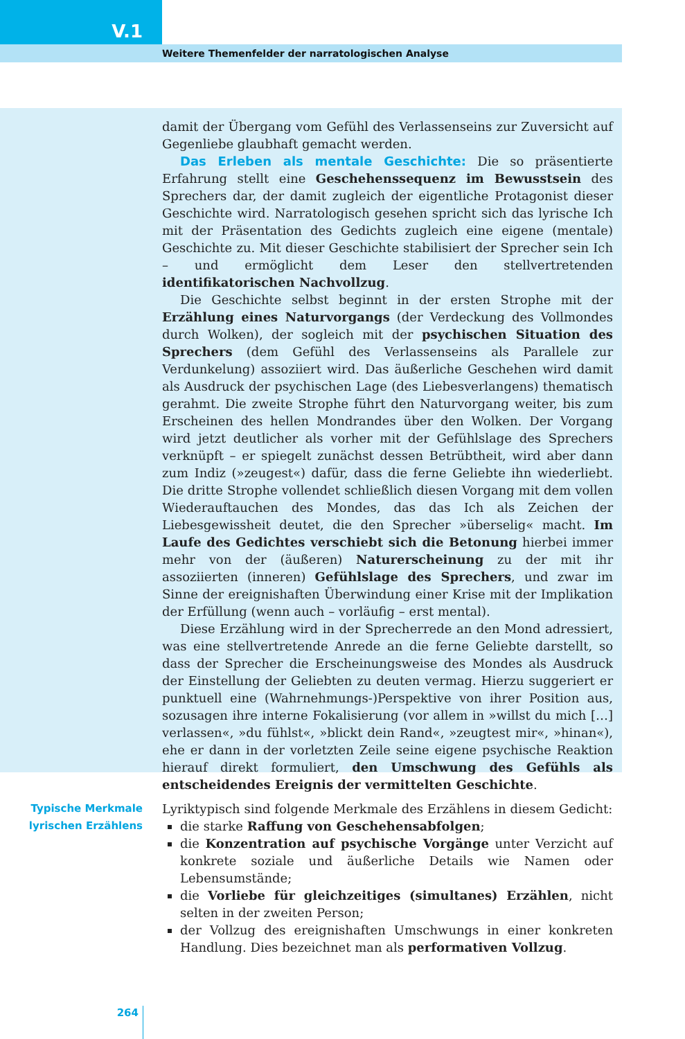V.1
Weitere Themenfelder der narratologischen Analyse
damit der Übergang vom Gefühl des Verlassenseins zur Zuversicht auf Gegenliebe glaubhaft gemacht werden.
Das Erleben als mentale Geschichte: Die so präsentierte Erfahrung stellt eine Geschehenssequenz im Bewusstsein des Sprechers dar, der damit zugleich der eigentliche Protagonist dieser Geschichte wird. Narratologisch gesehen spricht sich das lyrische Ich mit der Präsentation des Gedichts zugleich eine eigene (mentale) Geschichte zu. Mit dieser Geschichte stabilisiert der Sprecher sein Ich – und ermöglicht dem Leser den stellvertretenden identifikatorischen Nachvollzug.
Die Geschichte selbst beginnt in der ersten Strophe mit der Erzählung eines Naturvorgangs (der Verdeckung des Vollmondes durch Wolken), der sogleich mit der psychischen Situation des Sprechers (dem Gefühl des Verlassenseins als Parallele zur Verdunkelung) assoziiert wird. Das äußerliche Geschehen wird damit als Ausdruck der psychischen Lage (des Liebesverlangens) thematisch gerahmt. Die zweite Strophe führt den Naturvorgang weiter, bis zum Erscheinen des hellen Mondrandes über den Wolken. Der Vorgang wird jetzt deutlicher als vorher mit der Gefühlslage des Sprechers verknüpft – er spiegelt zunächst dessen Betrübtheit, wird aber dann zum Indiz (»zeugest«) dafür, dass die ferne Geliebte ihn wiederliebt. Die dritte Strophe vollendet schließlich diesen Vorgang mit dem vollen Wiederauftauchen des Mondes, das das Ich als Zeichen der Liebesgewissheit deutet, die den Sprecher »überselig« macht. Im Laufe des Gedichtes verschiebt sich die Betonung hierbei immer mehr von der (äußeren) Naturerscheinung zu der mit ihr assoziierten (inneren) Gefühlslage des Sprechers, und zwar im Sinne der ereignishaften Überwindung einer Krise mit der Implikation der Erfüllung (wenn auch – vorläufig – erst mental).
Diese Erzählung wird in der Sprecherrede an den Mond adressiert, was eine stellvertretende Anrede an die ferne Geliebte darstellt, so dass der Sprecher die Erscheinungsweise des Mondes als Ausdruck der Einstellung der Geliebten zu deuten vermag. Hierzu suggeriert er punktuell eine (Wahrnehmungs-)Perspektive von ihrer Position aus, sozusagen ihre interne Fokalisierung (vor allem in »willst du mich […] verlassen«, »du fühlst«, »blickt dein Rand«, »zeugtest mir«, »hinan«), ehe er dann in der vorletzten Zeile seine eigene psychische Reaktion hierauf direkt formuliert, den Umschwung des Gefühls als entscheidendes Ereignis der vermittelten Geschichte.
Typische Merkmale lyrischen Erzählens
Lyriktypisch sind folgende Merkmale des Erzählens in diesem Gedicht:
die starke Raffung von Geschehensabfolgen;
die Konzentration auf psychische Vorgänge unter Verzicht auf konkrete soziale und äußerliche Details wie Namen oder Lebensumstände;
die Vorliebe für gleichzeitiges (simultanes) Erzählen, nicht selten in der zweiten Person;
der Vollzug des ereignishaften Umschwungs in einer konkreten Handlung. Dies bezeichnet man als performativen Vollzug.
264